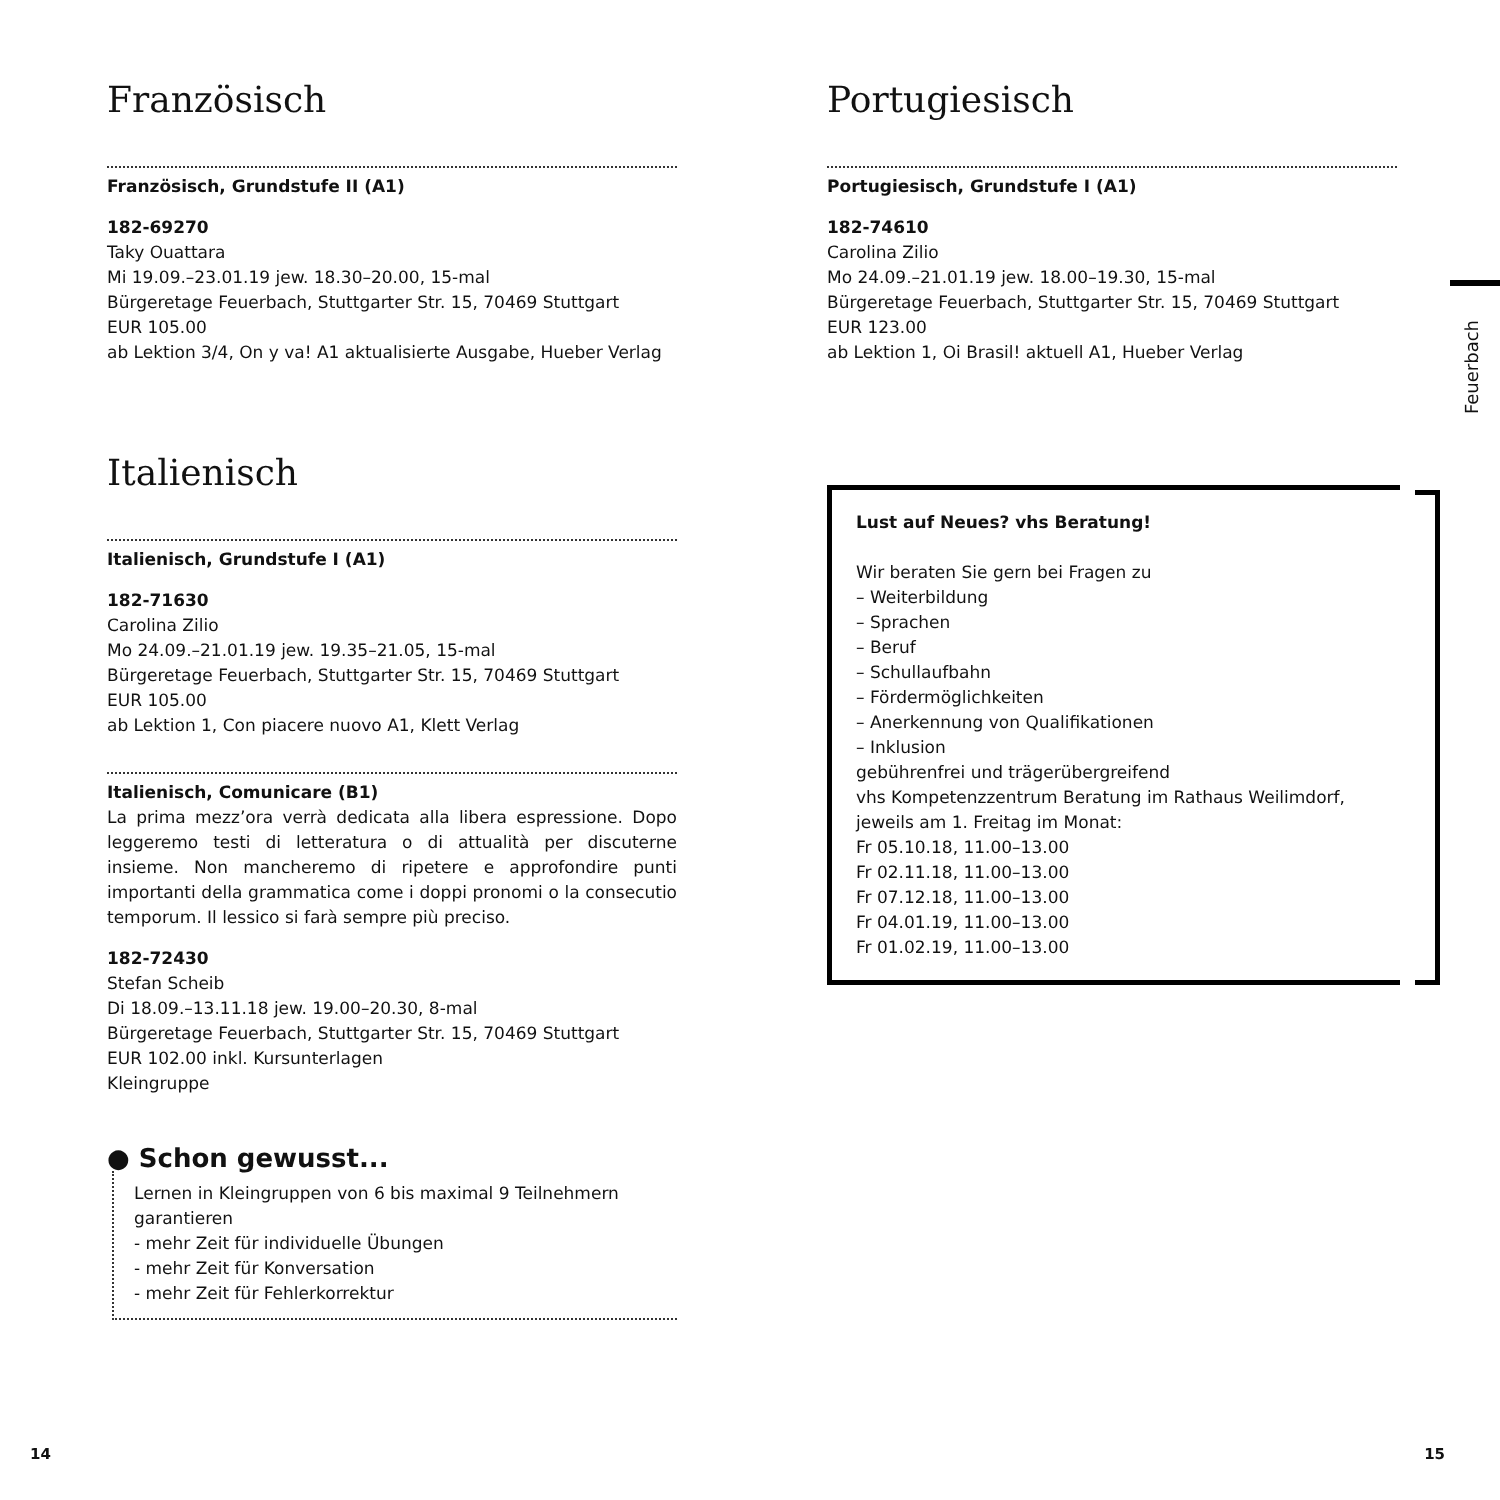Französisch
Französisch, Grundstufe II (A1)
182-69270
Taky Ouattara
Mi 19.09.–23.01.19 jew. 18.30–20.00, 15-mal
Bürgeretage Feuerbach, Stuttgarter Str. 15, 70469 Stuttgart
EUR 105.00
ab Lektion 3/4, On y va! A1 aktualisierte Ausgabe, Hueber Verlag
Italienisch
Italienisch, Grundstufe I (A1)
182-71630
Carolina Zilio
Mo 24.09.–21.01.19 jew. 19.35–21.05, 15-mal
Bürgeretage Feuerbach, Stuttgarter Str. 15, 70469 Stuttgart
EUR 105.00
ab Lektion 1, Con piacere nuovo A1, Klett Verlag
Italienisch, Comunicare (B1)
La prima mezz’ora verrà dedicata alla libera espressione. Dopo leggeremo testi di letteratura o di attualità per discuterne insieme. Non mancheremo di ripetere e approfondire punti importanti della grammatica come i doppi pronomi o la consecutio temporum. Il lessico si farà sempre più preciso.
182-72430
Stefan Scheib
Di 18.09.–13.11.18 jew. 19.00–20.30, 8-mal
Bürgeretage Feuerbach, Stuttgarter Str. 15, 70469 Stuttgart
EUR 102.00 inkl. Kursunterlagen
Kleingruppe
● Schon gewusst...
Lernen in Kleingruppen von 6 bis maximal 9 Teilnehmern garantieren
- mehr Zeit für individuelle Übungen
- mehr Zeit für Konversation
- mehr Zeit für Fehlerkorrektur
Portugiesisch
Portugiesisch, Grundstufe I (A1)
182-74610
Carolina Zilio
Mo 24.09.–21.01.19 jew. 18.00–19.30, 15-mal
Bürgeretage Feuerbach, Stuttgarter Str. 15, 70469 Stuttgart
EUR 123.00
ab Lektion 1, Oi Brasil! aktuell A1, Hueber Verlag
Lust auf Neues? vhs Beratung!
Wir beraten Sie gern bei Fragen zu
– Weiterbildung
– Sprachen
– Beruf
– Schullaufbahn
– Fördermöglichkeiten
– Anerkennung von Qualifikationen
– Inklusion
gebührenfrei und trägerübergreifend
vhs Kompetenzzentrum Beratung im Rathaus Weilimdorf, jeweils am 1. Freitag im Monat:
Fr 05.10.18, 11.00–13.00
Fr 02.11.18, 11.00–13.00
Fr 07.12.18, 11.00–13.00
Fr 04.01.19, 11.00–13.00
Fr 01.02.19, 11.00–13.00
Feuerbach
14 15